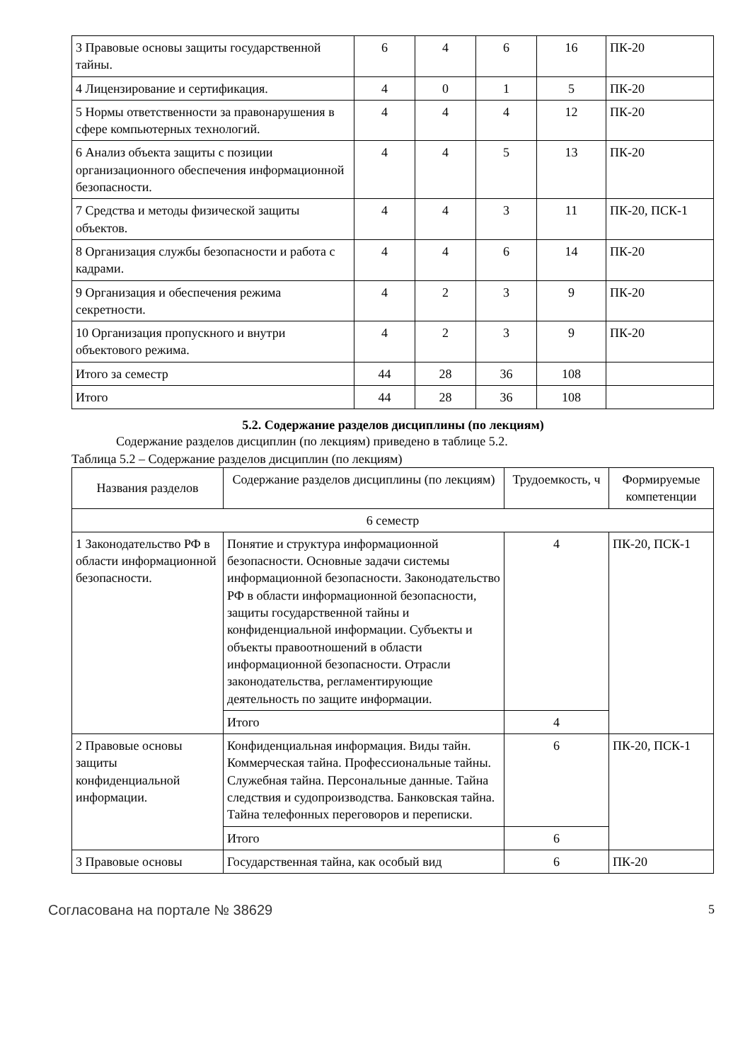| 3 Правовые основы защиты государственной тайны. | 6 | 4 | 6 | 16 | ПК-20 |
| 4 Лицензирование и сертификация. | 4 | 0 | 1 | 5 | ПК-20 |
| 5 Нормы ответственности за правонарушения в сфере компьютерных технологий. | 4 | 4 | 4 | 12 | ПК-20 |
| 6 Анализ объекта защиты с позиции организационного обеспечения информационной безопасности. | 4 | 4 | 5 | 13 | ПК-20 |
| 7 Средства и методы физической защиты объектов. | 4 | 4 | 3 | 11 | ПК-20, ПСК-1 |
| 8 Организация службы безопасности и работа с кадрами. | 4 | 4 | 6 | 14 | ПК-20 |
| 9 Организация и обеспечения режима секретности. | 4 | 2 | 3 | 9 | ПК-20 |
| 10 Организация пропускного и внутри объектового режима. | 4 | 2 | 3 | 9 | ПК-20 |
| Итого за семестр | 44 | 28 | 36 | 108 | |
| Итого | 44 | 28 | 36 | 108 | |
5.2. Содержание разделов дисциплины (по лекциям)
Содержание разделов дисциплин (по лекциям) приведено в таблице 5.2.
Таблица 5.2 – Содержание разделов дисциплин (по лекциям)
| Названия разделов | Содержание разделов дисциплины (по лекциям) | Трудоемкость, ч | Формируемые компетенции |
| --- | --- | --- | --- |
| 6 семестр | | | |
| 1 Законодательство РФ в области информационной безопасности. | Понятие и структура информационной безопасности. Основные задачи системы информационной безопасности. Законодательство РФ в области информационной безопасности, защиты государственной тайны и конфиденциальной информации. Субъекты и объекты правоотношений в области информационной безопасности. Отрасли законодательства, регламентирующие деятельность по защите информации. | 4 | ПК-20, ПСК-1 |
| | Итого | 4 | |
| 2 Правовые основы защиты конфиденциальной информации. | Конфиденциальная информация. Виды тайн. Коммерческая тайна. Профессиональные тайны. Служебная тайна. Персональные данные. Тайна следствия и судопроизводства. Банковская тайна. Тайна телефонных переговоров и переписки. | 6 | ПК-20, ПСК-1 |
| | Итого | 6 | |
| 3 Правовые основы | Государственная тайна, как особый вид | 6 | ПК-20 |
Согласована на портале № 38629 5